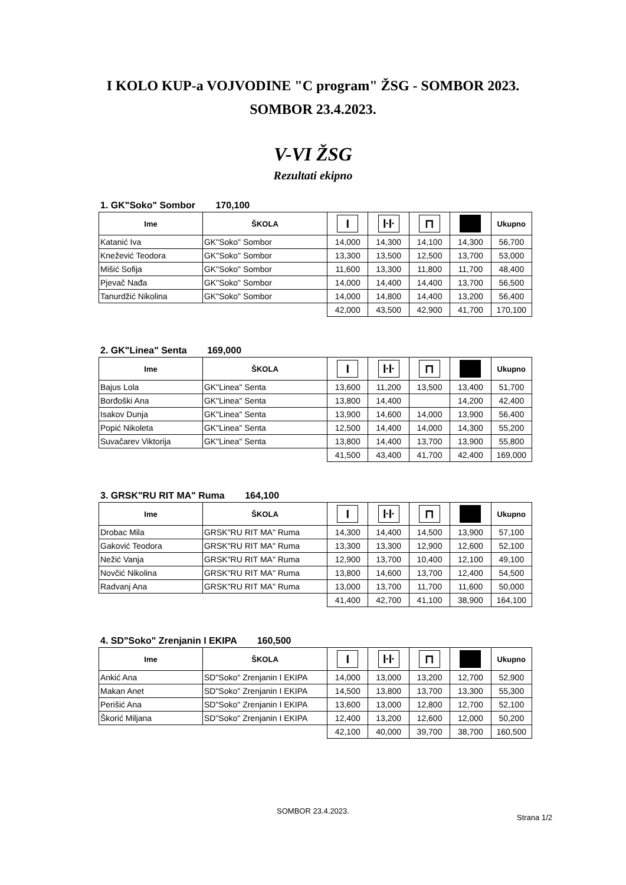I KOLO KUP-a VOJVODINE "C program" ŽSG - SOMBOR 2023.
SOMBOR 23.4.2023.
V-VI ŽSG
Rezultati ekipno
1. GK"Soko" Sombor 170,100
| Ime | ŠKOLA | I | ŀŀ | ⊓ | | Ukupno |
| --- | --- | --- | --- | --- | --- | --- |
| Katanić Iva | GK"Soko" Sombor | 14,000 | 14,300 | 14,100 | 14,300 | 56,700 |
| Knežević Teodora | GK"Soko" Sombor | 13,300 | 13,500 | 12,500 | 13,700 | 53,000 |
| Mišić Sofija | GK"Soko" Sombor | 11,600 | 13,300 | 11,800 | 11,700 | 48,400 |
| Pjevač Nađa | GK"Soko" Sombor | 14,000 | 14,400 | 14,400 | 13,700 | 56,500 |
| Tanurdžić Nikolina | GK"Soko" Sombor | 14,000 | 14,800 | 14,400 | 13,200 | 56,400 |
| | | 42,000 | 43,500 | 42,900 | 41,700 | 170,100 |
2. GK"Linea" Senta 169,000
| Ime | ŠKOLA | I | ŀŀ | ⊓ | | Ukupno |
| --- | --- | --- | --- | --- | --- | --- |
| Bajus Lola | GK"Linea" Senta | 13,600 | 11,200 | 13,500 | 13,400 | 51,700 |
| Borđoški Ana | GK"Linea" Senta | 13,800 | 14,400 | | 14,200 | 42,400 |
| Isakov Dunja | GK"Linea" Senta | 13,900 | 14,600 | 14,000 | 13,900 | 56,400 |
| Popić Nikoleta | GK"Linea" Senta | 12,500 | 14,400 | 14,000 | 14,300 | 55,200 |
| Suvačarev Viktorija | GK"Linea" Senta | 13,800 | 14,400 | 13,700 | 13,900 | 55,800 |
| | | 41,500 | 43,400 | 41,700 | 42,400 | 169,000 |
3. GRSK"RU RIT MA" Ruma 164,100
| Ime | ŠKOLA | I | ŀŀ | ⊓ | | Ukupno |
| --- | --- | --- | --- | --- | --- | --- |
| Drobac Mila | GRSK"RU RIT MA" Ruma | 14,300 | 14,400 | 14,500 | 13,900 | 57,100 |
| Gaković Teodora | GRSK"RU RIT MA" Ruma | 13,300 | 13,300 | 12,900 | 12,600 | 52,100 |
| Nežić Vanja | GRSK"RU RIT MA" Ruma | 12,900 | 13,700 | 10,400 | 12,100 | 49,100 |
| Novčić Nikolina | GRSK"RU RIT MA" Ruma | 13,800 | 14,600 | 13,700 | 12,400 | 54,500 |
| Radvanj Ana | GRSK"RU RIT MA" Ruma | 13,000 | 13,700 | 11,700 | 11,600 | 50,000 |
| | | 41,400 | 42,700 | 41,100 | 38,900 | 164,100 |
4. SD"Soko" Zrenjanin I EKIPA 160,500
| Ime | ŠKOLA | I | ŀŀ | ⊓ | | Ukupno |
| --- | --- | --- | --- | --- | --- | --- |
| Ankić Ana | SD"Soko" Zrenjanin I EKIPA | 14,000 | 13,000 | 13,200 | 12,700 | 52,900 |
| Makan Anet | SD"Soko" Zrenjanin I EKIPA | 14,500 | 13,800 | 13,700 | 13,300 | 55,300 |
| Perišić Ana | SD"Soko" Zrenjanin I EKIPA | 13,600 | 13,000 | 12,800 | 12,700 | 52,100 |
| Škorić Miljana | SD"Soko" Zrenjanin I EKIPA | 12,400 | 13,200 | 12,600 | 12,000 | 50,200 |
| | | 42,100 | 40,000 | 39,700 | 38,700 | 160,500 |
SOMBOR 23.4.2023.
Strana 1/2